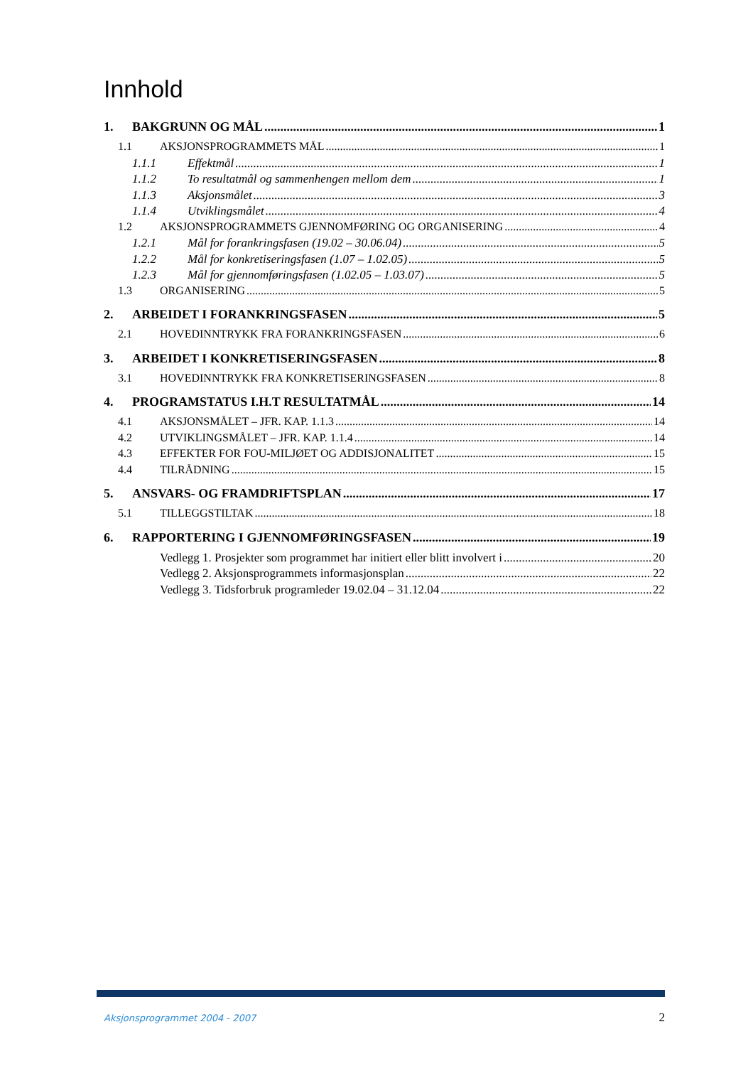Innhold
1. BAKGRUNN OG MÅL 1
1.1 AKSJONSPROGRAMMETS MÅL 1
1.1.1 Effektmål 1
1.1.2 To resultatmål og sammenhengen mellom dem 1
1.1.3 Aksjonsmålet 3
1.1.4 Utviklingsmålet 4
1.2 AKSJONSPROGRAMMETS GJENNOMFØRING OG ORGANISERING 4
1.2.1 Mål for forankringsfasen (19.02 – 30.06.04) 5
1.2.2 Mål for konkretiseringsfasen (1.07 – 1.02.05) 5
1.2.3 Mål for gjennomføringsfasen (1.02.05 – 1.03.07) 5
1.3 ORGANISERING 5
2. ARBEIDET I FORANKRINGSFASEN 5
2.1 HOVEDINNTRYKK FRA FORANKRINGSFASEN 6
3. ARBEIDET I KONKRETISERINGSFASEN 8
3.1 HOVEDINNTRYKK FRA KONKRETISERINGSFASEN 8
4. PROGRAMSTATUS I.H.T RESULTATMÅL 14
4.1 AKSJONSMÅLET – JFR. KAP. 1.1.3 14
4.2 UTVIKLINGSMÅLET – JFR. KAP. 1.1.4 14
4.3 EFFEKTER FOR FOU-MILJØET OG ADDISJONALITET 15
4.4 TILRÅDNING 15
5. ANSVARS- OG FRAMDRIFTSPLAN 17
5.1 TILLEGGSTILTAK 18
6. RAPPORTERING I GJENNOMFØRINGSFASEN 19
Vedlegg 1. Prosjekter som programmet har initiert eller blitt involvert i 20
Vedlegg 2. Aksjonsprogrammets informasjonsplan 22
Vedlegg 3. Tidsforbruk programleder 19.02.04 – 31.12.04 22
Aksjonsprogrammet 2004 - 2007 2